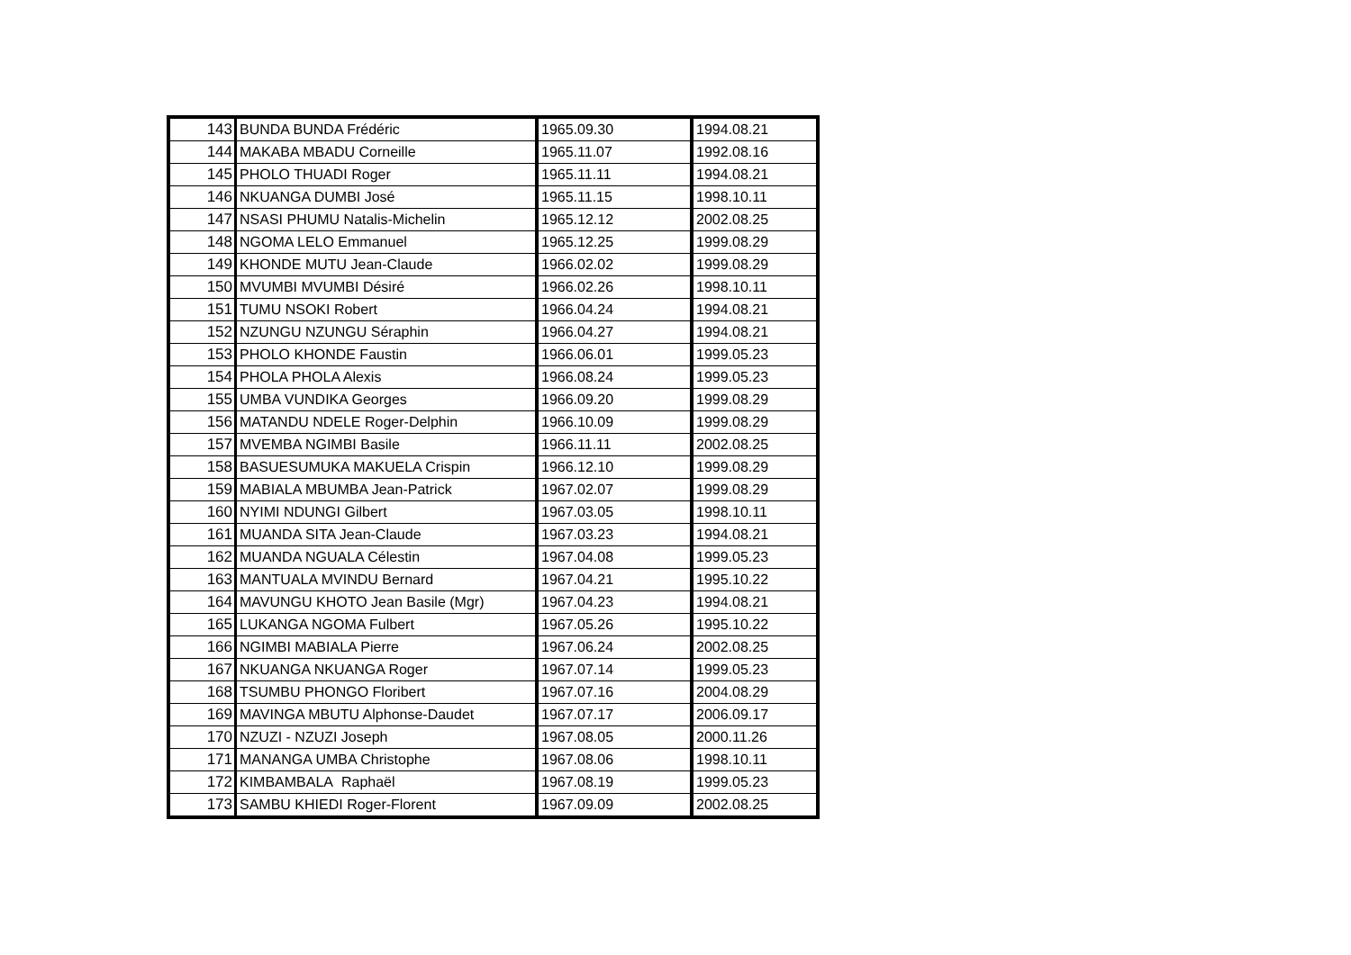| 143 | BUNDA BUNDA Frédéric | 1965.09.30 | 1994.08.21 |
| 144 | MAKABA MBADU Corneille | 1965.11.07 | 1992.08.16 |
| 145 | PHOLO THUADI Roger | 1965.11.11 | 1994.08.21 |
| 146 | NKUANGA DUMBI José | 1965.11.15 | 1998.10.11 |
| 147 | NSASI PHUMU Natalis-Michelin | 1965.12.12 | 2002.08.25 |
| 148 | NGOMA LELO Emmanuel | 1965.12.25 | 1999.08.29 |
| 149 | KHONDE MUTU Jean-Claude | 1966.02.02 | 1999.08.29 |
| 150 | MVUMBI MVUMBI Désiré | 1966.02.26 | 1998.10.11 |
| 151 | TUMU NSOKI Robert | 1966.04.24 | 1994.08.21 |
| 152 | NZUNGU NZUNGU Séraphin | 1966.04.27 | 1994.08.21 |
| 153 | PHOLO KHONDE Faustin | 1966.06.01 | 1999.05.23 |
| 154 | PHOLA PHOLA Alexis | 1966.08.24 | 1999.05.23 |
| 155 | UMBA VUNDIKA Georges | 1966.09.20 | 1999.08.29 |
| 156 | MATANDU NDELE Roger-Delphin | 1966.10.09 | 1999.08.29 |
| 157 | MVEMBA NGIMBI Basile | 1966.11.11 | 2002.08.25 |
| 158 | BASUESUMUKA MAKUELA Crispin | 1966.12.10 | 1999.08.29 |
| 159 | MABIALA MBUMBA Jean-Patrick | 1967.02.07 | 1999.08.29 |
| 160 | NYIMI NDUNGI Gilbert | 1967.03.05 | 1998.10.11 |
| 161 | MUANDA SITA Jean-Claude | 1967.03.23 | 1994.08.21 |
| 162 | MUANDA NGUALA Célestin | 1967.04.08 | 1999.05.23 |
| 163 | MANTUALA MVINDU Bernard | 1967.04.21 | 1995.10.22 |
| 164 | MAVUNGU KHOTO Jean Basile (Mgr) | 1967.04.23 | 1994.08.21 |
| 165 | LUKANGA NGOMA Fulbert | 1967.05.26 | 1995.10.22 |
| 166 | NGIMBI MABIALA Pierre | 1967.06.24 | 2002.08.25 |
| 167 | NKUANGA NKUANGA Roger | 1967.07.14 | 1999.05.23 |
| 168 | TSUMBU PHONGO Floribert | 1967.07.16 | 2004.08.29 |
| 169 | MAVINGA MBUTU Alphonse-Daudet | 1967.07.17 | 2006.09.17 |
| 170 | NZUZI - NZUZI Joseph | 1967.08.05 | 2000.11.26 |
| 171 | MANANGA UMBA Christophe | 1967.08.06 | 1998.10.11 |
| 172 | KIMBAMBALA Raphaël | 1967.08.19 | 1999.05.23 |
| 173 | SAMBU KHIEDI Roger-Florent | 1967.09.09 | 2002.08.25 |